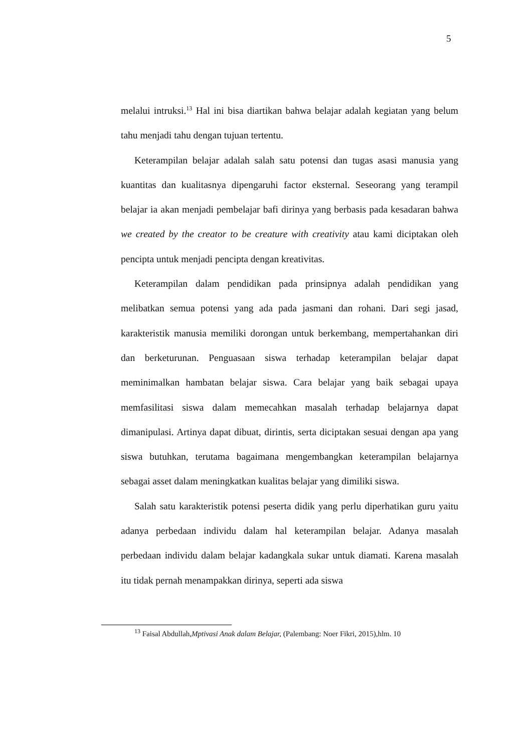5
melalui intruksi.<sup>13</sup> Hal ini bisa diartikan bahwa belajar adalah kegiatan yang belum tahu menjadi tahu dengan tujuan tertentu.
Keterampilan belajar adalah salah satu potensi dan tugas asasi manusia yang kuantitas dan kualitasnya dipengaruhi factor eksternal. Seseorang yang terampil belajar ia akan menjadi pembelajar bafi dirinya yang berbasis pada kesadaran bahwa we created by the creator to be creature with creativity atau kami diciptakan oleh pencipta untuk menjadi pencipta dengan kreativitas.
Keterampilan dalam pendidikan pada prinsipnya adalah pendidikan yang melibatkan semua potensi yang ada pada jasmani dan rohani. Dari segi jasad, karakteristik manusia memiliki dorongan untuk berkembang, mempertahankan diri dan berketurunan. Penguasaan siswa terhadap keterampilan belajar dapat meminimalkan hambatan belajar siswa. Cara belajar yang baik sebagai upaya memfasilitasi siswa dalam memecahkan masalah terhadap belajarnya dapat dimanipulasi. Artinya dapat dibuat, dirintis, serta diciptakan sesuai dengan apa yang siswa butuhkan, terutama bagaimana mengembangkan keterampilan belajarnya sebagai asset dalam meningkatkan kualitas belajar yang dimiliki siswa.
Salah satu karakteristik potensi peserta didik yang perlu diperhatikan guru yaitu adanya perbedaan individu dalam hal keterampilan belajar. Adanya masalah perbedaan individu dalam belajar kadangkala sukar untuk diamati. Karena masalah itu tidak pernah menampakkan dirinya, seperti ada siswa
<sup>13</sup> Faisal Abdullah,Mptivasi Anak dalam Belajar, (Palembang: Noer Fikri, 2015),hlm. 10